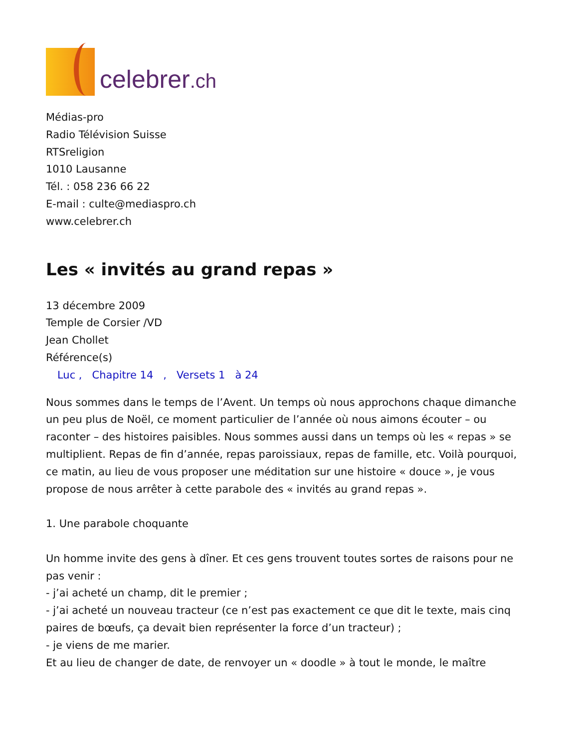celebrer.ch
Médias-pro
Radio Télévision Suisse
RTSreligion
1010 Lausanne
Tél. : 058 236 66 22
E-mail : culte@mediaspro.ch
www.celebrer.ch
Les « invités au grand repas »
13 décembre 2009
Temple de Corsier /VD
Jean Chollet
Référence(s)
Luc , Chapitre 14 , Versets 1 à 24
Nous sommes dans le temps de l’Avent. Un temps où nous approchons chaque dimanche un peu plus de Noël, ce moment particulier de l’année où nous aimons écouter – ou raconter – des histoires paisibles. Nous sommes aussi dans un temps où les « repas » se multiplient. Repas de fin d’année, repas paroissiaux, repas de famille, etc. Voilà pourquoi, ce matin, au lieu de vous proposer une méditation sur une histoire « douce », je vous propose de nous arrêter à cette parabole des « invités au grand repas ».
1. Une parabole choquante
Un homme invite des gens à dîner. Et ces gens trouvent toutes sortes de raisons pour ne pas venir :
- j’ai acheté un champ, dit le premier ;
- j’ai acheté un nouveau tracteur (ce n’est pas exactement ce que dit le texte, mais cinq paires de bœufs, ça devait bien représenter la force d’un tracteur) ;
- je viens de me marier.
Et au lieu de changer de date, de renvoyer un « doodle » à tout le monde, le maître